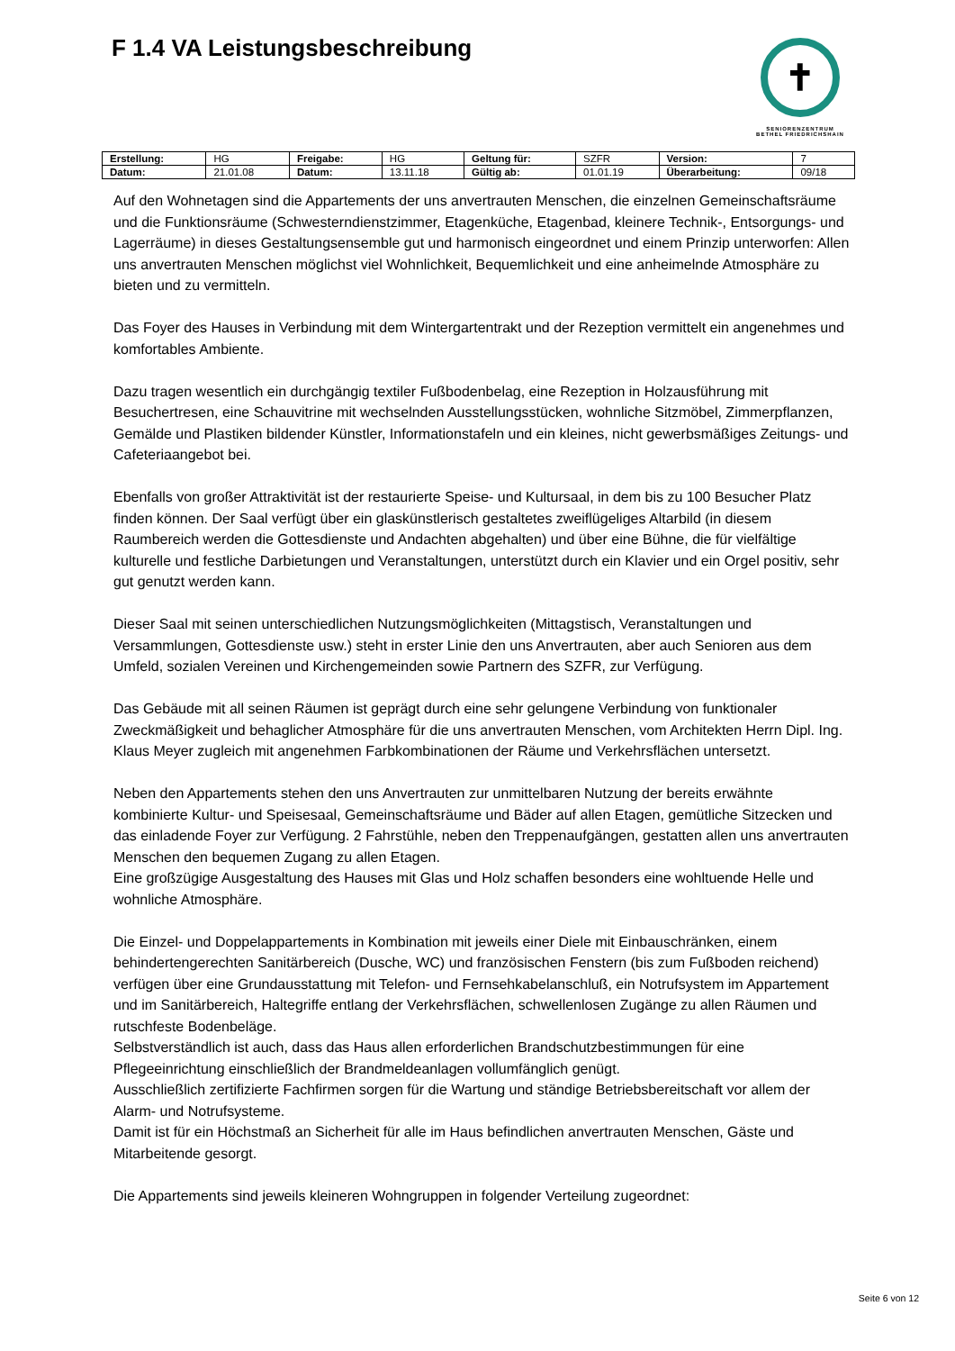F 1.4 VA Leistungsbeschreibung
✝
SENIORENZENTRUM
BETHEL FRIEDRICHSHAIN
| Erstellung: | HG | Freigabe: | HG | Geltung für: | SZFR | Version: | 7 |
| Datum: | 21.01.08 | Datum: | 13.11.18 | Gültig ab: | 01.01.19 | Überarbeitung: | 09/18 |
Auf den Wohnetagen sind die Appartements der uns anvertrauten Menschen, die einzelnen Gemeinschaftsräume und die Funktionsräume (Schwesterndienstzimmer, Etagenküche, Etagenbad, kleinere Technik-, Entsorgungs- und Lagerräume) in dieses Gestaltungsensemble gut und harmonisch eingeordnet und einem Prinzip unterworfen: Allen uns anvertrauten Menschen möglichst viel Wohnlichkeit, Bequemlichkeit und eine anheimelnde Atmosphäre zu bieten und zu vermitteln.
Das Foyer des Hauses in Verbindung mit dem Wintergartentrakt und der Rezeption vermittelt ein angenehmes und komfortables Ambiente.
Dazu tragen wesentlich ein durchgängig textiler Fußbodenbelag, eine Rezeption in Holzausführung mit Besuchertresen, eine Schauvitrine mit wechselnden Ausstellungsstücken, wohnliche Sitzmöbel, Zimmerpflanzen, Gemälde und Plastiken bildender Künstler, Informationstafeln und ein kleines, nicht gewerbsmäßiges Zeitungs- und Cafeteriaangebot bei.
Ebenfalls von großer Attraktivität ist der restaurierte Speise- und Kultursaal, in dem bis zu 100 Besucher Platz finden können. Der Saal verfügt über ein glaskünstlerisch gestaltetes zweiflügeliges Altarbild (in diesem Raumbereich werden die Gottesdienste und Andachten abgehalten) und über eine Bühne, die für vielfältige kulturelle und festliche Darbietungen und Veranstaltungen, unterstützt durch ein Klavier und ein Orgel positiv, sehr gut genutzt werden kann.
Dieser Saal mit seinen unterschiedlichen Nutzungsmöglichkeiten (Mittagstisch, Veranstaltungen und Versammlungen, Gottesdienste usw.) steht in erster Linie den uns Anvertrauten, aber auch Senioren aus dem Umfeld, sozialen Vereinen und Kirchengemeinden sowie Partnern des SZFR, zur Verfügung.
Das Gebäude mit all seinen Räumen ist geprägt durch eine sehr gelungene Verbindung von funktionaler Zweckmäßigkeit und behaglicher Atmosphäre für die uns anvertrauten Menschen, vom Architekten Herrn Dipl. Ing. Klaus Meyer zugleich mit angenehmen Farbkombinationen der Räume und Verkehrsflächen untersetzt.
Neben den Appartements stehen den uns Anvertrauten zur unmittelbaren Nutzung der bereits erwähnte kombinierte Kultur- und Speisesaal, Gemeinschaftsräume und Bäder auf allen Etagen, gemütliche Sitzecken und das einladende Foyer zur Verfügung. 2 Fahrstühle, neben den Treppenaufgängen, gestatten allen uns anvertrauten Menschen den bequemen Zugang zu allen Etagen.
Eine großzügige Ausgestaltung des Hauses mit Glas und Holz schaffen besonders eine wohltuende Helle und wohnliche Atmosphäre.
Die Einzel- und Doppelappartements in Kombination mit jeweils einer Diele mit Einbauschränken, einem behindertengerechten Sanitärbereich (Dusche, WC) und französischen Fenstern (bis zum Fußboden reichend) verfügen über eine Grundausstattung mit Telefon- und Fernsehkabelanschluß, ein Notrufsystem im Appartement und im Sanitärbereich, Haltegriffe entlang der Verkehrsflächen, schwellenlosen Zugänge zu allen Räumen und rutschfeste Bodenbeläge.
Selbstverständlich ist auch, dass das Haus allen erforderlichen Brandschutzbestimmungen für eine Pflegeeinrichtung einschließlich der Brandmeldeanlagen vollumfänglich genügt.
Ausschließlich zertifizierte Fachfirmen sorgen für die Wartung und ständige Betriebsbereitschaft vor allem der Alarm- und Notrufsysteme.
Damit ist für ein Höchstmaß an Sicherheit für alle im Haus befindlichen anvertrauten Menschen, Gäste und Mitarbeitende gesorgt.
Die Appartements sind jeweils kleineren Wohngruppen in folgender Verteilung zugeordnet:
Seite 6 von 12